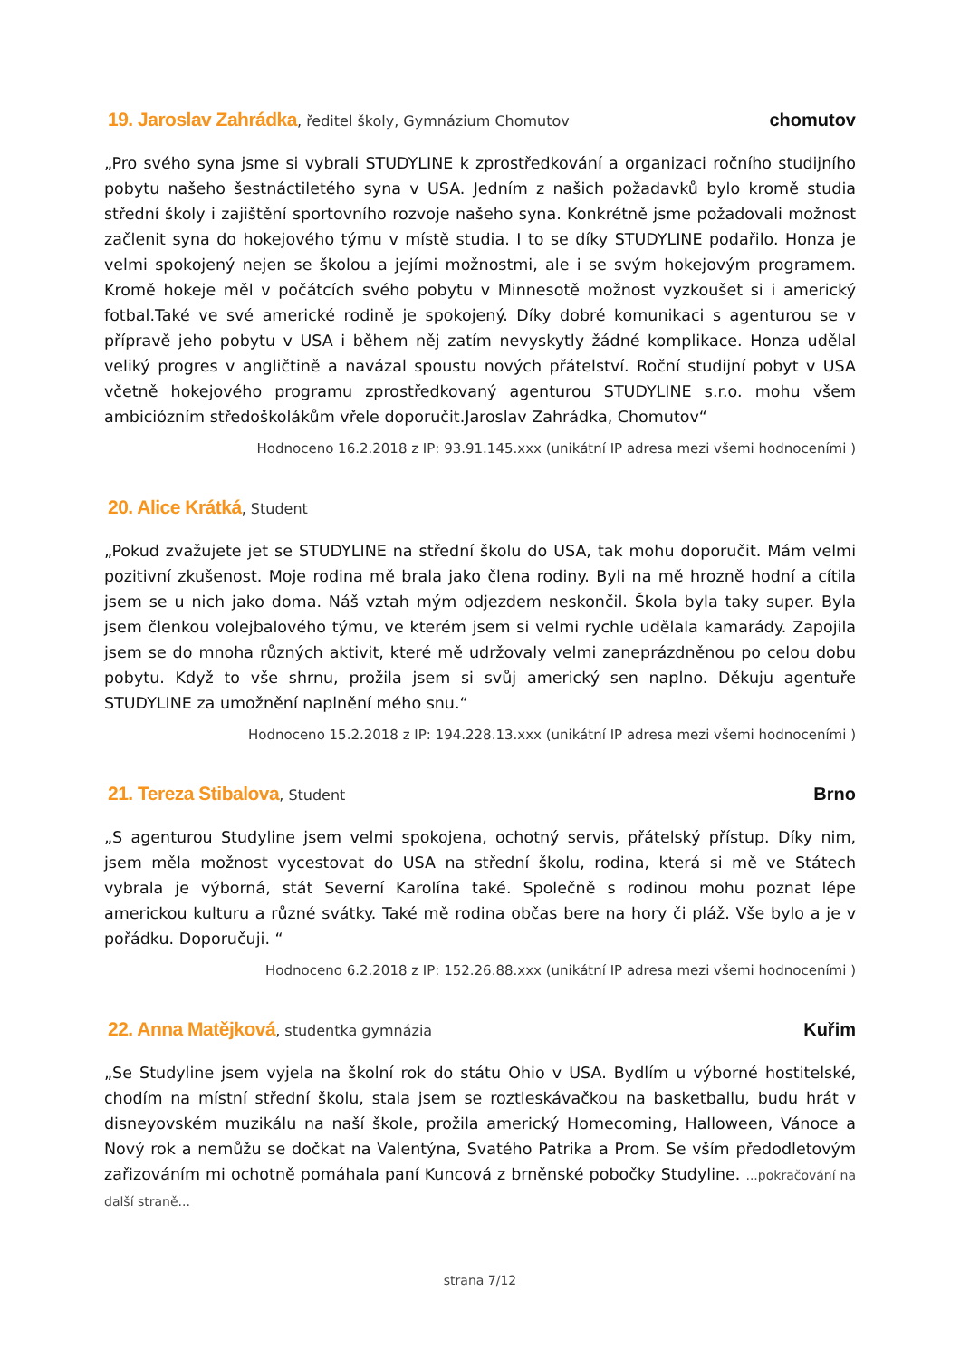19. Jaroslav Zahrádka, ředitel školy, Gymnázium Chomutov
chomutov
„Pro svého syna jsme si vybrali STUDYLINE k zprostředkování a organizaci ročního studijního pobytu našeho šestnáctiletého syna v USA. Jedním z našich požadavků bylo kromě studia střední školy i zajištění sportovního rozvoje našeho syna. Konkrétně jsme požadovali možnost začlenit syna do hokejového týmu v místě studia. I to se díky STUDYLINE podařilo. Honza je velmi spokojený nejen se školou a jejími možnostmi, ale i se svým hokejovým programem. Kromě hokeje měl v počátcích svého pobytu v Minnesotě možnost vyzkoušet si i americký fotbal.Také ve své americké rodině je spokojený. Díky dobré komunikaci s agenturou se v přípravě jeho pobytu v USA i během něj zatím nevyskytly žádné komplikace. Honza udělal veliký progres v angličtině a navázal spoustu nových přátelství. Roční studijní pobyt v USA včetně hokejového programu zprostředkovaný agenturou STUDYLINE s.r.o. mohu všem ambiciózním středoškolákům vřele doporučit.Jaroslav Zahrádka, Chomutov“
Hodnoceno 16.2.2018 z IP: 93.91.145.xxx (unikátní IP adresa mezi všemi hodnoceními )
20. Alice Krátká, Student
„Pokud zvažujete jet se STUDYLINE na střední školu do USA, tak mohu doporučit. Mám velmi pozitivní zkušenost. Moje rodina mě brala jako člena rodiny. Byli na mě hrozně hodní a cítila jsem se u nich jako doma. Náš vztah mým odjezdem neskončil. Škola byla taky super. Byla jsem členkou volejbalového týmu, ve kterém jsem si velmi rychle udělala kamarády. Zapojila jsem se do mnoha různých aktivit, které mě udržovaly velmi zaneprázdněnou po celou dobu pobytu. Když to vše shrnu, prožila jsem si svůj americký sen naplno. Děkuju agentuře STUDYLINE za umožnění naplnění mého snu.“
Hodnoceno 15.2.2018 z IP: 194.228.13.xxx (unikátní IP adresa mezi všemi hodnoceními )
21. Tereza Stibalova, Student
Brno
„S agenturou Studyline jsem velmi spokojena, ochotný servis, přátelský přístup. Díky nim, jsem měla možnost vycestovat do USA na střední školu, rodina, která si mě ve Státech vybrala je výborná, stát Severní Karolína také. Společně s rodinou mohu poznat lépe americkou kulturu a různé svátky. Také mě rodina občas bere na hory či pláž. Vše bylo a je v pořádku. Doporučuji. “
Hodnoceno 6.2.2018 z IP: 152.26.88.xxx (unikátní IP adresa mezi všemi hodnoceními )
22. Anna Matějková, studentka gymnázia
Kuřim
„Se Studyline jsem vyjela na školní rok do státu Ohio v USA. Bydlím u výborné hostitelské, chodím na místní střední školu, stala jsem se roztleskávačkou na basketballu, budu hrát v disneyovském muzikálu na naší škole, prožila americký Homecoming, Halloween, Vánoce a Nový rok a nemůžu se dočkat na Valentýna, Svatého Patrika a Prom. Se vším předodletovým zařizováním mi ochotně pomáhala paní Kuncová z brněnské pobočky Studyline. ...pokračování na další straně...
strana 7/12